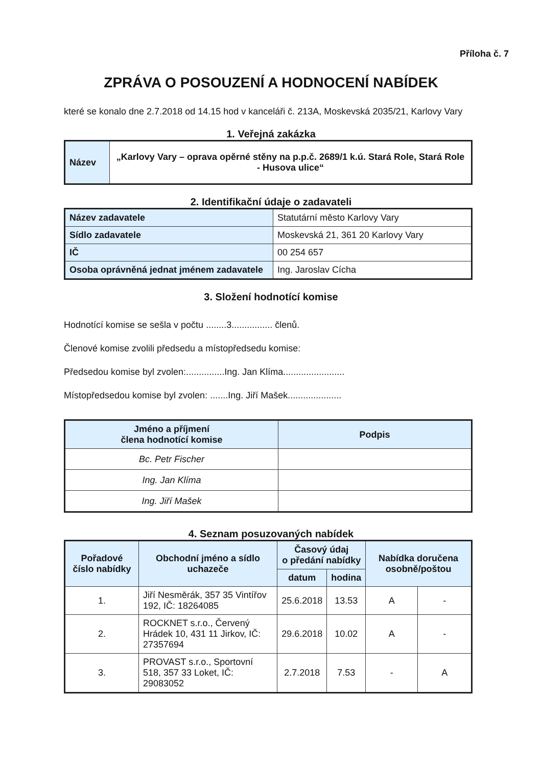Příloha č. 7
ZPRÁVA O POSOUZENÍ A HODNOCENÍ NABÍDEK
které se konalo dne 2.7.2018 od 14.15 hod v kanceláři č. 213A, Moskevská 2035/21, Karlovy Vary
1. Veřejná zakázka
| Název | „Karlovy Vary – oprava opěrné stěny na p.p.č. 2689/1 k.ú. Stará Role, Stará Role - Husova ulice“ |
2. Identifikační údaje o zadavateli
| Název zadavatele | Statutární město Karlovy Vary |
| Sídlo zadavatele | Moskevská 21, 361 20 Karlovy Vary |
| IČ | 00 254 657 |
| Osoba oprávněná jednat jménem zadavatele | Ing. Jaroslav Cícha |
3. Složení hodnotící komise
Hodnotící komise se sešla v počtu ........3................ členů.
Členové komise zvolili předsedu a místopředsedu komise:
Předsedou komise byl zvolen:...............Ing. Jan Klíma........................
Místopředsedou komise byl zvolen: .......Ing. Jiří Mašek.....................
| Jméno a příjmení člena hodnotící komise | Podpis |
| --- | --- |
| Bc. Petr Fischer | |
| Ing. Jan Klíma | |
| Ing. Jiří Mašek | |
4. Seznam posuzovaných nabídek
| Pořadové číslo nabídky | Obchodní jméno a sídlo uchazeče | Časový údaj o předání nabídky | | Nabídka doručena osobně/poštou | |
| --- | --- | --- | --- | --- | --- |
| | | datum | hodina | | |
| 1. | Jiří Nesměrák, 357 35 Vintířov 192, IČ: 18264085 | 25.6.2018 | 13.53 | A | - |
| 2. | ROCKNET s.r.o., Červený Hrádek 10, 431 11 Jirkov, IČ: 27357694 | 29.6.2018 | 10.02 | A | - |
| 3. | PROVAST s.r.o., Sportovní 518, 357 33 Loket, IČ: 29083052 | 2.7.2018 | 7.53 | - | A |